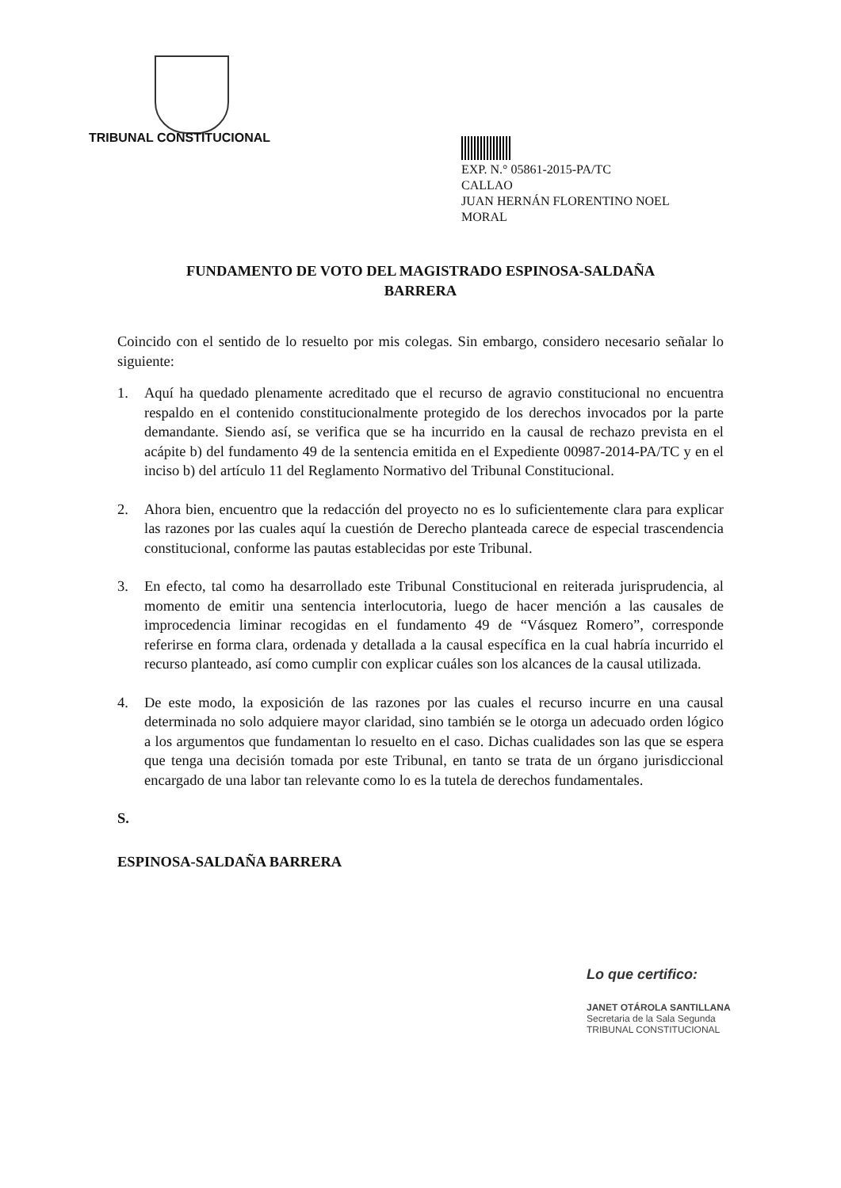TRIBUNAL CONSTITUCIONAL
EXP. N.° 05861-2015-PA/TC
CALLAO
JUAN HERNÁN FLORENTINO NOEL
MORAL
FUNDAMENTO DE VOTO DEL MAGISTRADO ESPINOSA-SALDAÑA
BARRERA
Coincido con el sentido de lo resuelto por mis colegas. Sin embargo, considero necesario señalar lo siguiente:
1. Aquí ha quedado plenamente acreditado que el recurso de agravio constitucional no encuentra respaldo en el contenido constitucionalmente protegido de los derechos invocados por la parte demandante. Siendo así, se verifica que se ha incurrido en la causal de rechazo prevista en el acápite b) del fundamento 49 de la sentencia emitida en el Expediente 00987-2014-PA/TC y en el inciso b) del artículo 11 del Reglamento Normativo del Tribunal Constitucional.
2. Ahora bien, encuentro que la redacción del proyecto no es lo suficientemente clara para explicar las razones por las cuales aquí la cuestión de Derecho planteada carece de especial trascendencia constitucional, conforme las pautas establecidas por este Tribunal.
3. En efecto, tal como ha desarrollado este Tribunal Constitucional en reiterada jurisprudencia, al momento de emitir una sentencia interlocutoria, luego de hacer mención a las causales de improcedencia liminar recogidas en el fundamento 49 de “Vásquez Romero”, corresponde referirse en forma clara, ordenada y detallada a la causal específica en la cual habría incurrido el recurso planteado, así como cumplir con explicar cuáles son los alcances de la causal utilizada.
4. De este modo, la exposición de las razones por las cuales el recurso incurre en una causal determinada no solo adquiere mayor claridad, sino también se le otorga un adecuado orden lógico a los argumentos que fundamentan lo resuelto en el caso. Dichas cualidades son las que se espera que tenga una decisión tomada por este Tribunal, en tanto se trata de un órgano jurisdiccional encargado de una labor tan relevante como lo es la tutela de derechos fundamentales.
S.
ESPINOSA-SALDAÑA BARRERA
Lo que certifico:
JANET OTÁROLA SANTILLANA
Secretaria de la Sala Segunda
TRIBUNAL CONSTITUCIONAL